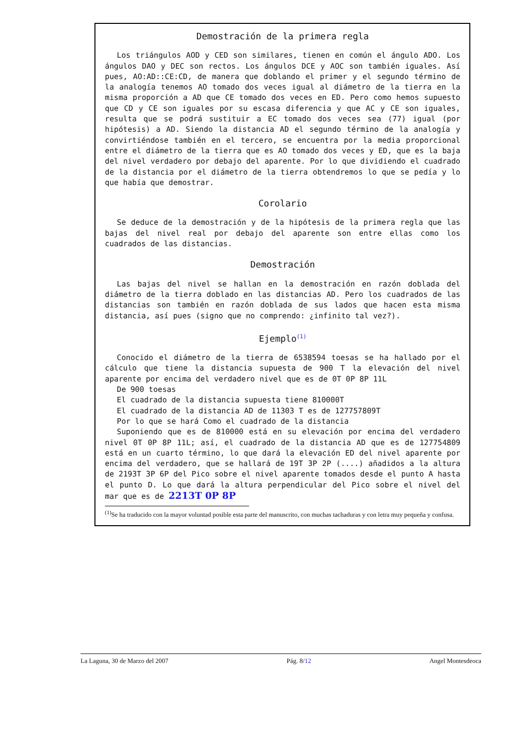Demostración de la primera regla
Los triángulos AOD y CED son similares, tienen en común el ángulo ADO. Los ángulos DAO y DEC son rectos. Los ángulos DCE y AOC son también iguales. Así pues, AO:AD::CE:CD, de manera que doblando el primer y el segundo término de la analogía tenemos AO tomado dos veces igual al diámetro de la tierra en la misma proporción a AD que CE tomado dos veces en ED. Pero como hemos supuesto que CD y CE son iguales por su escasa diferencia y que AC y CE son iguales, resulta que se podrá sustituir a EC tomado dos veces sea (77) igual (por hipótesis) a AD. Siendo la distancia AD el segundo término de la analogía y convirtiéndose también en el tercero, se encuentra por la media proporcional entre el diámetro de la tierra que es AO tomado dos veces y ED, que es la baja del nivel verdadero por debajo del aparente. Por lo que dividiendo el cuadrado de la distancia por el diámetro de la tierra obtendremos lo que se pedía y lo que había que demostrar.
Corolario
Se deduce de la demostración y de la hipótesis de la primera regla que las bajas del nivel real por debajo del aparente son entre ellas como los cuadrados de las distancias.
Demostración
Las bajas del nivel se hallan en la demostración en razón doblada del diámetro de la tierra doblado en las distancias AD. Pero los cuadrados de las distancias son también en razón doblada de sus lados que hacen esta misma distancia, así pues (signo que no comprendo: ¿infinito tal vez?).
Ejemplo<sup>(1)</sup>
Conocido el diámetro de la tierra de 6538594 toesas se ha hallado por el cálculo que tiene la distancia supuesta de 900 T la elevación del nivel aparente por encima del verdadero nivel que es de 0T 0P 8P 11L
De 900 toesas
El cuadrado de la distancia supuesta tiene 810000T
El cuadrado de la distancia AD de 11303 T es de 127757809T
Por lo que se hará Como el cuadrado de la distancia
Suponiendo que es de 810000 está en su elevación por encima del verdadero nivel 0T 0P 8P 11L; así, el cuadrado de la distancia AD que es de 127754809 está en un cuarto término, lo que dará la elevación ED del nivel aparente por encima del verdadero, que se hallará de 19T 3P 2P (....) añadidos a la altura de 2193T 3P 6P del Pico sobre el nivel aparente tomados desde el punto A hasta el punto D. Lo que dará la altura perpendicular del Pico sobre el nivel del mar que es de 2213T 0P 8P
<sup>(1)</sup> Se ha traducido con la mayor voluntad posible esta parte del manuscrito, con muchas tachaduras y con letra muy pequeña y confusa.
La Laguna, 30 de Marzo del 2007 Pág. 8/12 Angel Montesdeoca